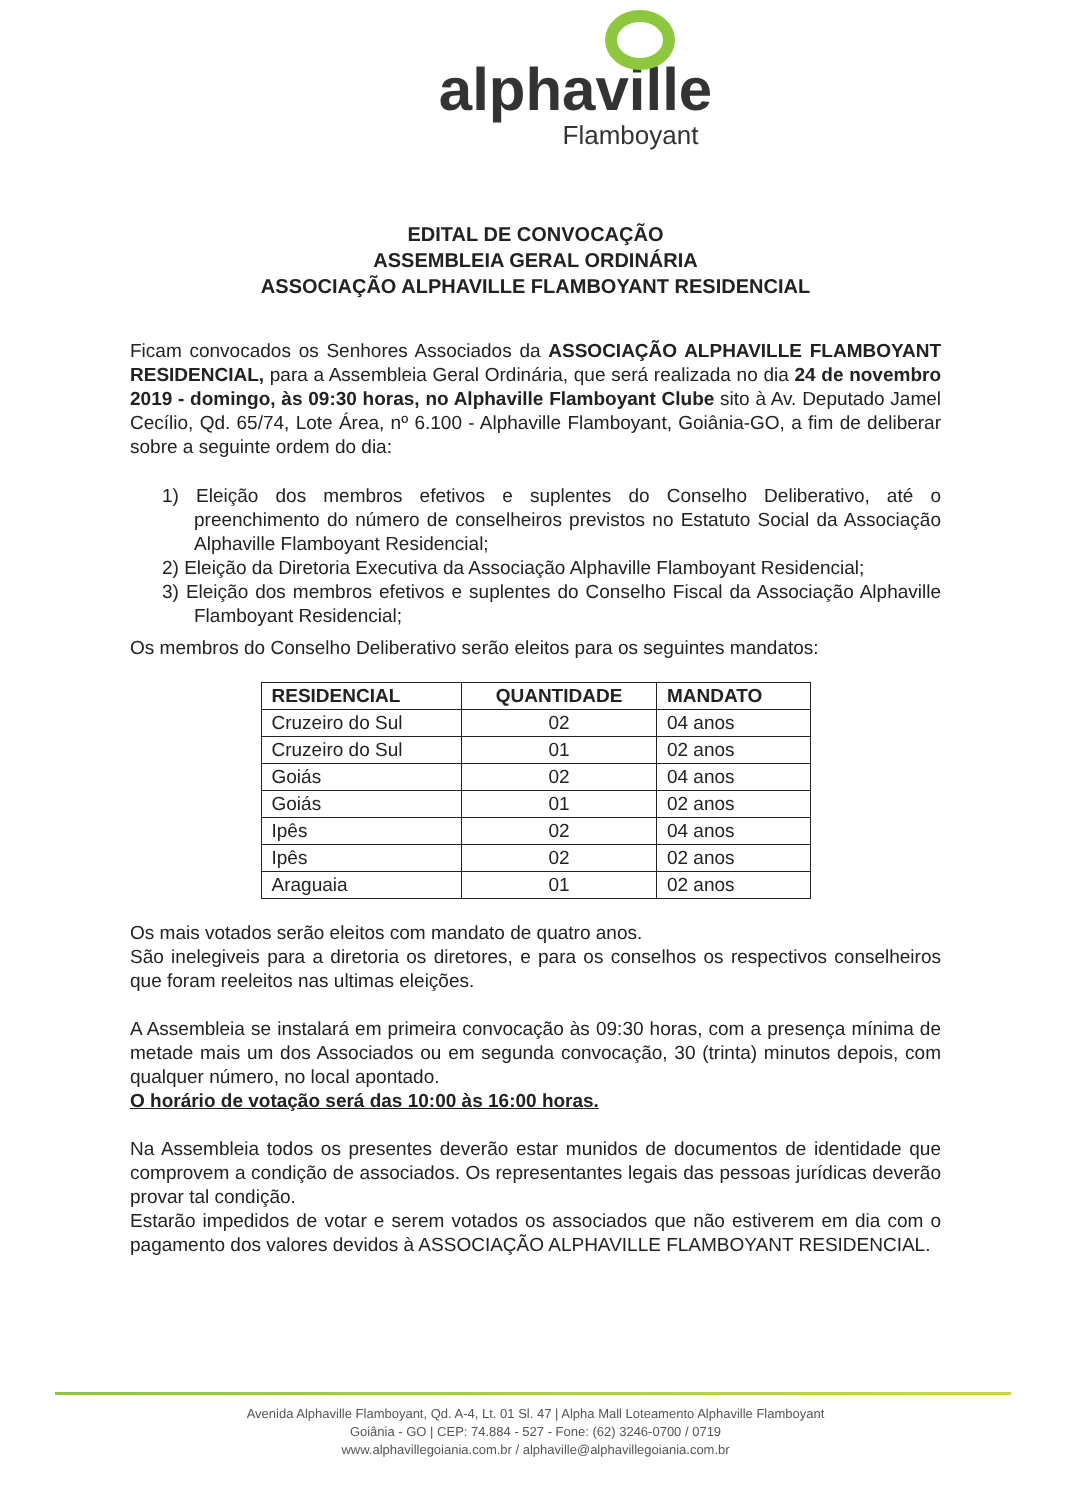alphaville
Flamboyant
EDITAL DE CONVOCAÇÃO
ASSEMBLEIA GERAL ORDINÁRIA
ASSOCIAÇÃO ALPHAVILLE FLAMBOYANT RESIDENCIAL
Ficam convocados os Senhores Associados da ASSOCIAÇÃO ALPHAVILLE FLAMBOYANT RESIDENCIAL, para a Assembleia Geral Ordinária, que será realizada no dia 24 de novembro 2019 - domingo, às 09:30 horas, no Alphaville Flamboyant Clube sito à Av. Deputado Jamel Cecílio, Qd. 65/74, Lote Área, nº 6.100 - Alphaville Flamboyant, Goiânia-GO, a fim de deliberar sobre a seguinte ordem do dia:
1) Eleição dos membros efetivos e suplentes do Conselho Deliberativo, até o preenchimento do número de conselheiros previstos no Estatuto Social da Associação Alphaville Flamboyant Residencial;
2) Eleição da Diretoria Executiva da Associação Alphaville Flamboyant Residencial;
3) Eleição dos membros efetivos e suplentes do Conselho Fiscal da Associação Alphaville Flamboyant Residencial;
Os membros do Conselho Deliberativo serão eleitos para os seguintes mandatos:
| RESIDENCIAL | QUANTIDADE | MANDATO |
| --- | --- | --- |
| Cruzeiro do Sul | 02 | 04 anos |
| Cruzeiro do Sul | 01 | 02 anos |
| Goiás | 02 | 04 anos |
| Goiás | 01 | 02 anos |
| Ipês | 02 | 04 anos |
| Ipês | 02 | 02 anos |
| Araguaia | 01 | 02 anos |
Os mais votados serão eleitos com mandato de quatro anos.
São inelegiveis para a diretoria os diretores, e para os conselhos os respectivos conselheiros que foram reeleitos nas ultimas eleições.
A Assembleia se instalará em primeira convocação às 09:30 horas, com a presença mínima de metade mais um dos Associados ou em segunda convocação, 30 (trinta) minutos depois, com qualquer número, no local apontado.
O horário de votação será das 10:00 às 16:00 horas.
Na Assembleia todos os presentes deverão estar munidos de documentos de identidade que comprovem a condição de associados. Os representantes legais das pessoas jurídicas deverão provar tal condição.
Estarão impedidos de votar e serem votados os associados que não estiverem em dia com o pagamento dos valores devidos à ASSOCIAÇÃO ALPHAVILLE FLAMBOYANT RESIDENCIAL.
Avenida Alphaville Flamboyant, Qd. A-4, Lt. 01 Sl. 47 | Alpha Mall Loteamento Alphaville Flamboyant
Goiânia - GO | CEP: 74.884 - 527 - Fone: (62) 3246-0700 / 0719
www.alphavillegoiania.com.br / alphaville@alphavillegoiania.com.br